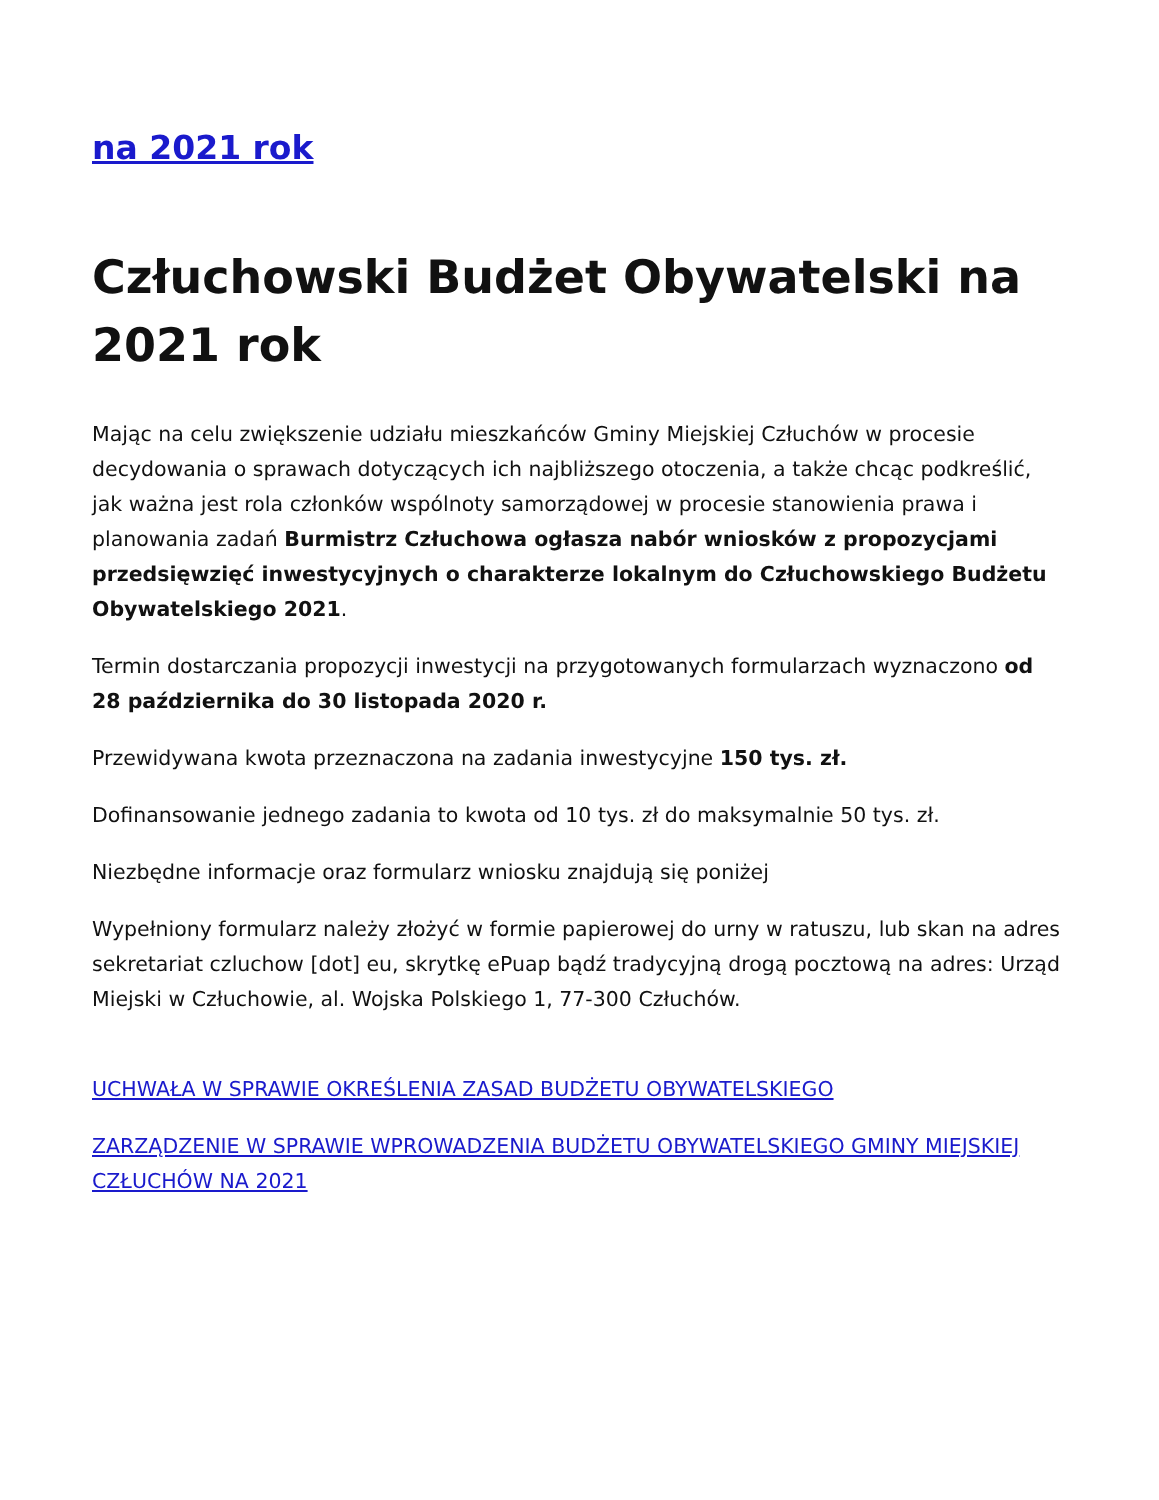na 2021 rok
Człuchowski Budżet Obywatelski na 2021 rok
Mając na celu zwiększenie udziału mieszkańców Gminy Miejskiej Człuchów w procesie decydowania o sprawach dotyczących ich najbliższego otoczenia, a także chcąc podkreślić, jak ważna jest rola członków wspólnoty samorządowej w procesie stanowienia prawa i planowania zadań Burmistrz Człuchowa ogłasza nabór wniosków z propozycjami przedsięwzięć inwestycyjnych o charakterze lokalnym do Człuchowskiego Budżetu Obywatelskiego 2021.
Termin dostarczania propozycji inwestycji na przygotowanych formularzach wyznaczono od 28 października do 30 listopada 2020 r.
Przewidywana kwota przeznaczona na zadania inwestycyjne 150 tys. zł.
Dofinansowanie jednego zadania to kwota od 10 tys. zł do maksymalnie 50 tys. zł.
Niezbędne informacje oraz formularz wniosku znajdują się poniżej
Wypełniony formularz należy złożyć w formie papierowej do urny w ratuszu, lub skan na adres sekretariat czluchow [dot] eu, skrytkę ePuap bądź tradycyjną drogą pocztową na adres: Urząd Miejski w Człuchowie, al. Wojska Polskiego 1, 77-300 Człuchów.
UCHWAŁA W SPRAWIE OKREŚLENIA ZASAD BUDŻETU OBYWATELSKIEGO
ZARZĄDZENIE W SPRAWIE WPROWADZENIA BUDŻETU OBYWATELSKIEGO GMINY MIEJSKIEJ CZŁUCHÓW NA 2021